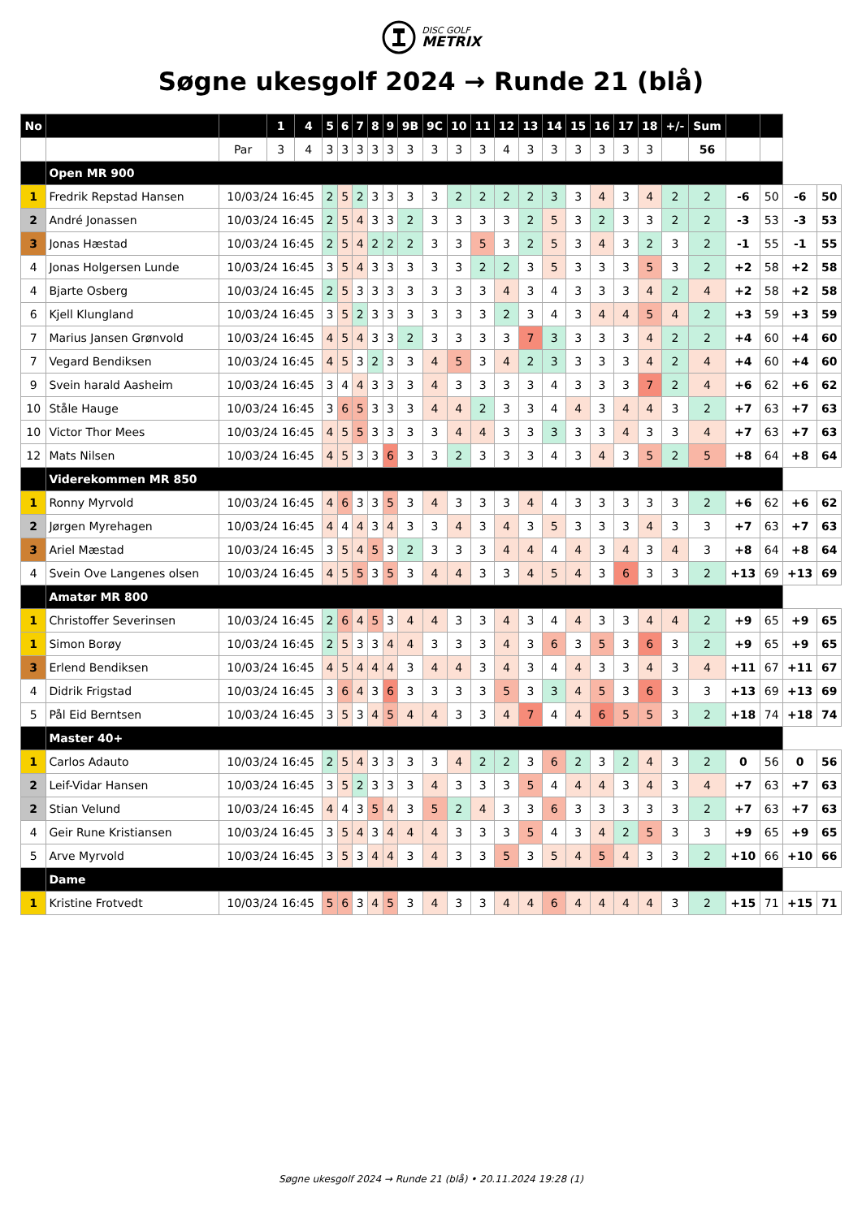DISC GOLF
METRIX
Søgne ukesgolf 2024 → Runde 21 (blå)
| No | | | 1 | 4 | 5 | 6 | 7 | 8 | 9 | 9B | 9C | 10 | 11 | 12 | 13 | 14 | 15 | 16 | 17 | 18 | +/- | Sum | | | | |
| | | Par | 3 | 4 | 3 | 3 | 3 | 3 | 3 | 3 | 3 | 3 | 3 | 4 | 3 | 3 | 3 | 3 | 3 | 3 | | 56 | | | | |
| | Open MR 900 | | | | | | | | | | | | | | | | | | | | | | | | | |
| 1 | Fredrik Repstad Hansen | 10/03/24 16:45 | | | 2 | 5 | 2 | 3 | 3 | 3 | 3 | 2 | 2 | 2 | 2 | 3 | 3 | 4 | 3 | 4 | 2 | 2 | -6 | 50 | -6 | 50 |
| 2 | André Jonassen | 10/03/24 16:45 | | | 2 | 5 | 4 | 3 | 3 | 2 | 3 | 3 | 3 | 3 | 2 | 5 | 3 | 2 | 3 | 3 | 2 | 2 | -3 | 53 | -3 | 53 |
| 3 | Jonas Hæstad | 10/03/24 16:45 | | | 2 | 5 | 4 | 2 | 2 | 2 | 3 | 3 | 5 | 3 | 2 | 5 | 3 | 4 | 3 | 2 | 3 | 2 | -1 | 55 | -1 | 55 |
| 4 | Jonas Holgersen Lunde | 10/03/24 16:45 | | | 3 | 5 | 4 | 3 | 3 | 3 | 3 | 3 | 2 | 2 | 3 | 5 | 3 | 3 | 3 | 5 | 3 | 2 | +2 | 58 | +2 | 58 |
| 4 | Bjarte Osberg | 10/03/24 16:45 | | | 2 | 5 | 3 | 3 | 3 | 3 | 3 | 3 | 3 | 4 | 3 | 4 | 3 | 3 | 3 | 4 | 2 | 4 | +2 | 58 | +2 | 58 |
| 6 | Kjell Klungland | 10/03/24 16:45 | | | 3 | 5 | 2 | 3 | 3 | 3 | 3 | 3 | 3 | 2 | 3 | 4 | 3 | 4 | 4 | 5 | 4 | 2 | +3 | 59 | +3 | 59 |
| 7 | Marius Jansen Grønvold | 10/03/24 16:45 | | | 4 | 5 | 4 | 3 | 3 | 2 | 3 | 3 | 3 | 3 | 7 | 3 | 3 | 3 | 3 | 4 | 2 | 2 | +4 | 60 | +4 | 60 |
| 7 | Vegard Bendiksen | 10/03/24 16:45 | | | 4 | 5 | 3 | 2 | 3 | 3 | 4 | 5 | 3 | 4 | 2 | 3 | 3 | 3 | 3 | 4 | 2 | 4 | +4 | 60 | +4 | 60 |
| 9 | Svein harald Aasheim | 10/03/24 16:45 | | | 3 | 4 | 4 | 3 | 3 | 3 | 4 | 3 | 3 | 3 | 3 | 4 | 3 | 3 | 3 | 7 | 2 | 4 | +6 | 62 | +6 | 62 |
| 10 | Ståle Hauge | 10/03/24 16:45 | | | 3 | 6 | 5 | 3 | 3 | 3 | 4 | 4 | 2 | 3 | 3 | 4 | 4 | 3 | 4 | 4 | 3 | 2 | +7 | 63 | +7 | 63 |
| 10 | Victor Thor Mees | 10/03/24 16:45 | | | 4 | 5 | 5 | 3 | 3 | 3 | 3 | 4 | 4 | 3 | 3 | 3 | 3 | 3 | 4 | 3 | 3 | 4 | +7 | 63 | +7 | 63 |
| 12 | Mats Nilsen | 10/03/24 16:45 | | | 4 | 5 | 3 | 3 | 6 | 3 | 3 | 2 | 3 | 3 | 3 | 4 | 3 | 4 | 3 | 5 | 2 | 5 | +8 | 64 | +8 | 64 |
| | Viderekommen MR 850 | | | | | | | | | | | | | | | | | | | | | | | | | |
| 1 | Ronny Myrvold | 10/03/24 16:45 | | | 4 | 6 | 3 | 3 | 5 | 3 | 4 | 3 | 3 | 3 | 4 | 4 | 3 | 3 | 3 | 3 | 3 | 2 | +6 | 62 | +6 | 62 |
| 2 | Jørgen Myrehagen | 10/03/24 16:45 | | | 4 | 4 | 4 | 3 | 4 | 3 | 3 | 4 | 3 | 4 | 3 | 5 | 3 | 3 | 3 | 4 | 3 | 3 | +7 | 63 | +7 | 63 |
| 3 | Ariel Mæstad | 10/03/24 16:45 | | | 3 | 5 | 4 | 5 | 3 | 2 | 3 | 3 | 3 | 4 | 4 | 4 | 4 | 3 | 4 | 3 | 4 | 3 | +8 | 64 | +8 | 64 |
| 4 | Svein Ove Langenes olsen | 10/03/24 16:45 | | | 4 | 5 | 5 | 3 | 5 | 3 | 4 | 4 | 3 | 3 | 4 | 5 | 4 | 3 | 6 | 3 | 3 | 2 | +13 | 69 | +13 | 69 |
| | Amatør MR 800 | | | | | | | | | | | | | | | | | | | | | | | | | |
| 1 | Christoffer Severinsen | 10/03/24 16:45 | | | 2 | 6 | 4 | 5 | 3 | 4 | 4 | 3 | 3 | 4 | 3 | 4 | 4 | 3 | 3 | 4 | 4 | 2 | +9 | 65 | +9 | 65 |
| 1 | Simon Borøy | 10/03/24 16:45 | | | 2 | 5 | 3 | 3 | 4 | 4 | 3 | 3 | 3 | 4 | 3 | 6 | 3 | 5 | 3 | 6 | 3 | 2 | +9 | 65 | +9 | 65 |
| 3 | Erlend Bendiksen | 10/03/24 16:45 | | | 4 | 5 | 4 | 4 | 4 | 3 | 4 | 4 | 3 | 4 | 3 | 4 | 4 | 3 | 3 | 4 | 3 | 4 | +11 | 67 | +11 | 67 |
| 4 | Didrik Frigstad | 10/03/24 16:45 | | | 3 | 6 | 4 | 3 | 6 | 3 | 3 | 3 | 3 | 5 | 3 | 3 | 4 | 5 | 3 | 6 | 3 | 3 | +13 | 69 | +13 | 69 |
| 5 | Pål Eid Berntsen | 10/03/24 16:45 | | | 3 | 5 | 3 | 4 | 5 | 4 | 4 | 3 | 3 | 4 | 7 | 4 | 4 | 6 | 5 | 5 | 3 | 2 | +18 | 74 | +18 | 74 |
| | Master 40+ | | | | | | | | | | | | | | | | | | | | | | | | | |
| 1 | Carlos Adauto | 10/03/24 16:45 | | | 2 | 5 | 4 | 3 | 3 | 3 | 3 | 4 | 2 | 2 | 3 | 6 | 2 | 3 | 2 | 4 | 3 | 2 | 0 | 56 | 0 | 56 |
| 2 | Leif-Vidar Hansen | 10/03/24 16:45 | | | 3 | 5 | 2 | 3 | 3 | 3 | 4 | 3 | 3 | 3 | 5 | 4 | 4 | 4 | 3 | 4 | 3 | 4 | +7 | 63 | +7 | 63 |
| 2 | Stian Velund | 10/03/24 16:45 | | | 4 | 4 | 3 | 5 | 4 | 3 | 5 | 2 | 4 | 3 | 3 | 6 | 3 | 3 | 3 | 3 | 3 | 2 | +7 | 63 | +7 | 63 |
| 4 | Geir Rune Kristiansen | 10/03/24 16:45 | | | 3 | 5 | 4 | 3 | 4 | 4 | 4 | 3 | 3 | 3 | 5 | 4 | 3 | 4 | 2 | 5 | 3 | 3 | +9 | 65 | +9 | 65 |
| 5 | Arve Myrvold | 10/03/24 16:45 | | | 3 | 5 | 3 | 4 | 4 | 3 | 4 | 3 | 3 | 5 | 3 | 5 | 4 | 5 | 4 | 3 | 3 | 2 | +10 | 66 | +10 | 66 |
| | Dame | | | | | | | | | | | | | | | | | | | | | | | | | |
| 1 | Kristine Frotvedt | 10/03/24 16:45 | | | 5 | 6 | 3 | 4 | 5 | 3 | 4 | 3 | 3 | 4 | 4 | 6 | 4 | 4 | 4 | 4 | 3 | 2 | +15 | 71 | +15 | 71 |
Søgne ukesgolf 2024 → Runde 21 (blå) • 20.11.2024 19:28 (1)